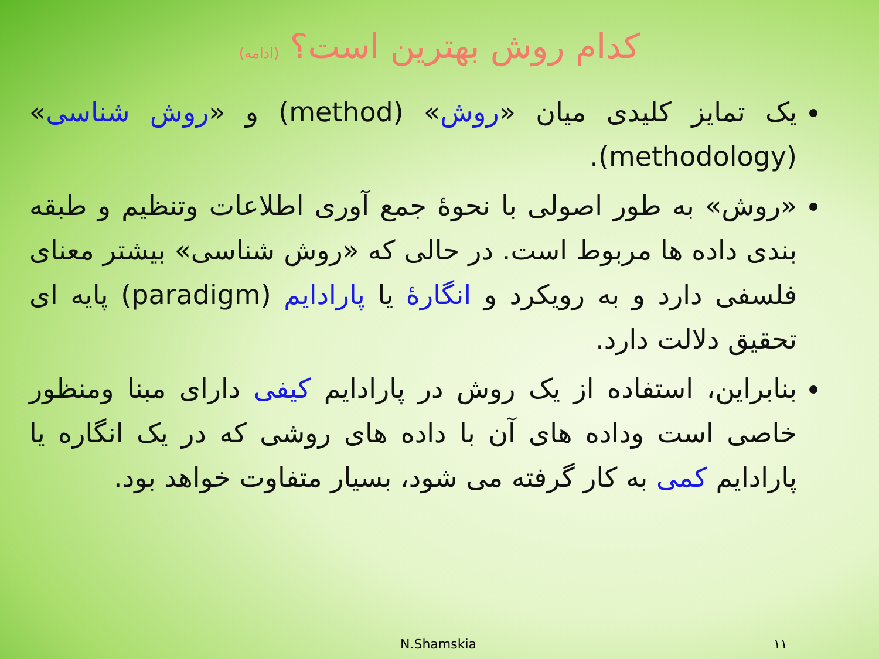کدام روش بهترین است؟ (ادامه)
یک تمایز کلیدی میان «روش» (method) و «روش شناسی» (methodology).
«روش» به طور اصولی با نحوۀ جمع آوری اطلاعات وتنظیم و طبقه بندی داده ها مربوط است. در حالی که «روش شناسی» بیشتر معنای فلسفی دارد و به رویکرد و انگارۀ یا پارادایم (paradigm) پایه ای تحقیق دلالت دارد.
بنابراین، استفاده از یک روش در پارادایم کیفی دارای مبنا ومنظور خاصی است وداده های آن با داده های روشی که در یک انگاره یا پارادایم کمی به کار گرفته می شود، بسیار متفاوت خواهد بود.
N.Shamskia ۱۱